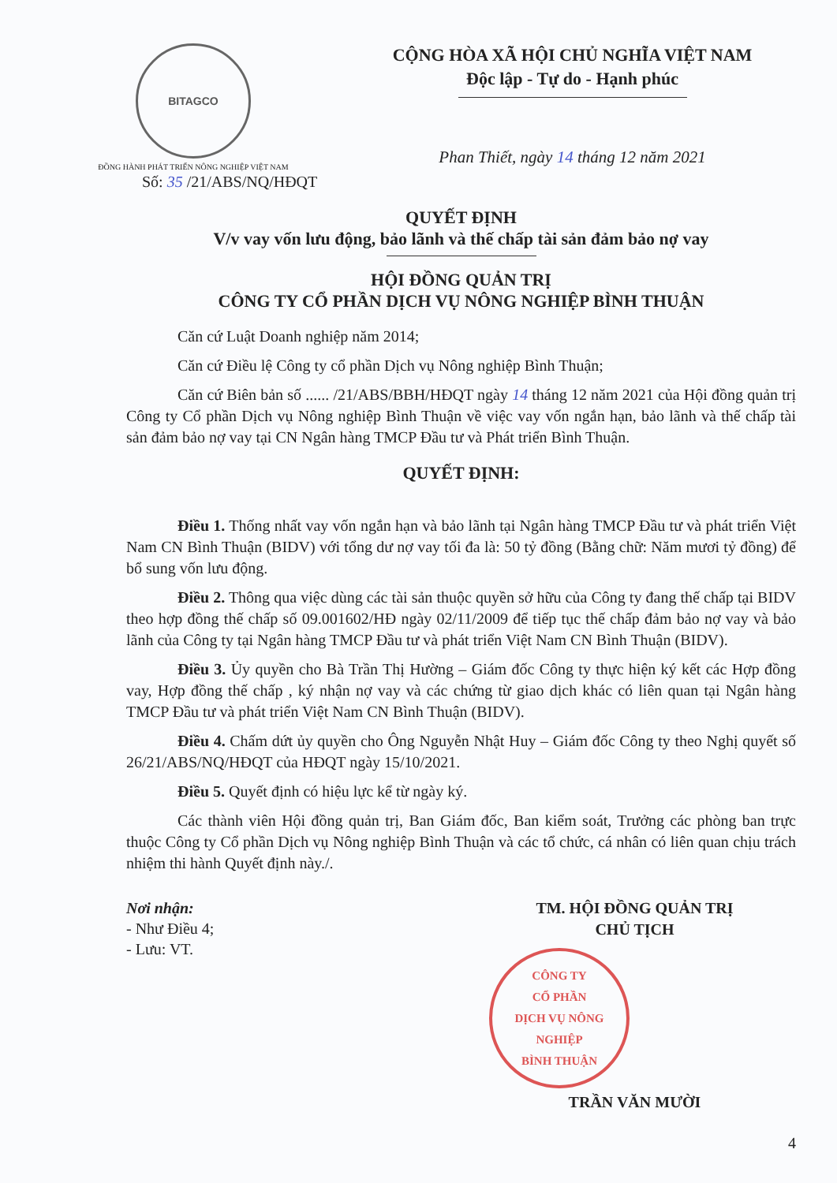BITAGCO
ĐỒNG HÀNH PHÁT TRIỂN NÔNG NGHIỆP VIỆT NAM
CỘNG HÒA XÃ HỘI CHỦ NGHĨA VIỆT NAM
Độc lập - Tự do - Hạnh phúc
Phan Thiết, ngày 14 tháng 12 năm 2021
Số: 35 /21/ABS/NQ/HĐQT
QUYẾT ĐỊNH
V/v vay vốn lưu động, bảo lãnh và thế chấp tài sản đảm bảo nợ vay
HỘI ĐỒNG QUẢN TRỊ
CÔNG TY CỔ PHẦN DỊCH VỤ NÔNG NGHIỆP BÌNH THUẬN
Căn cứ Luật Doanh nghiệp năm 2014;
Căn cứ Điều lệ Công ty cổ phần Dịch vụ Nông nghiệp Bình Thuận;
Căn cứ Biên bản số ...... /21/ABS/BBH/HĐQT ngày 14 tháng 12 năm 2021 của Hội đồng quản trị Công ty Cổ phần Dịch vụ Nông nghiệp Bình Thuận về việc vay vốn ngắn hạn, bảo lãnh và thế chấp tài sản đảm bảo nợ vay tại CN Ngân hàng TMCP Đầu tư và Phát triển Bình Thuận.
QUYẾT ĐỊNH:
Điều 1. Thống nhất vay vốn ngắn hạn và bảo lãnh tại Ngân hàng TMCP Đầu tư và phát triển Việt Nam CN Bình Thuận (BIDV) với tổng dư nợ vay tối đa là: 50 tỷ đồng (Bằng chữ: Năm mươi tỷ đồng) để bổ sung vốn lưu động.
Điều 2. Thông qua việc dùng các tài sản thuộc quyền sở hữu của Công ty đang thế chấp tại BIDV theo hợp đồng thế chấp số 09.001602/HĐ ngày 02/11/2009 để tiếp tục thế chấp đảm bảo nợ vay và bảo lãnh của Công ty tại Ngân hàng TMCP Đầu tư và phát triển Việt Nam CN Bình Thuận (BIDV).
Điều 3. Ủy quyền cho Bà Trần Thị Hường – Giám đốc Công ty thực hiện ký kết các Hợp đồng vay, Hợp đồng thế chấp , ký nhận nợ vay và các chứng từ giao dịch khác có liên quan tại Ngân hàng TMCP Đầu tư và phát triển Việt Nam CN Bình Thuận (BIDV).
Điều 4. Chấm dứt ủy quyền cho Ông Nguyễn Nhật Huy – Giám đốc Công ty theo Nghị quyết số 26/21/ABS/NQ/HĐQT của HĐQT ngày 15/10/2021.
Điều 5. Quyết định có hiệu lực kể từ ngày ký.
Các thành viên Hội đồng quản trị, Ban Giám đốc, Ban kiểm soát, Trưởng các phòng ban trực thuộc Công ty Cổ phần Dịch vụ Nông nghiệp Bình Thuận và các tổ chức, cá nhân có liên quan chịu trách nhiệm thi hành Quyết định này./.
Nơi nhận:
- Như Điều 4;
- Lưu: VT.
TM. HỘI ĐỒNG QUẢN TRỊ
CHỦ TỊCH
CÔNG TY
CỔ PHẦN
DỊCH VỤ NÔNG NGHIỆP
BÌNH THUẬN
TRẦN VĂN MƯỜI
4